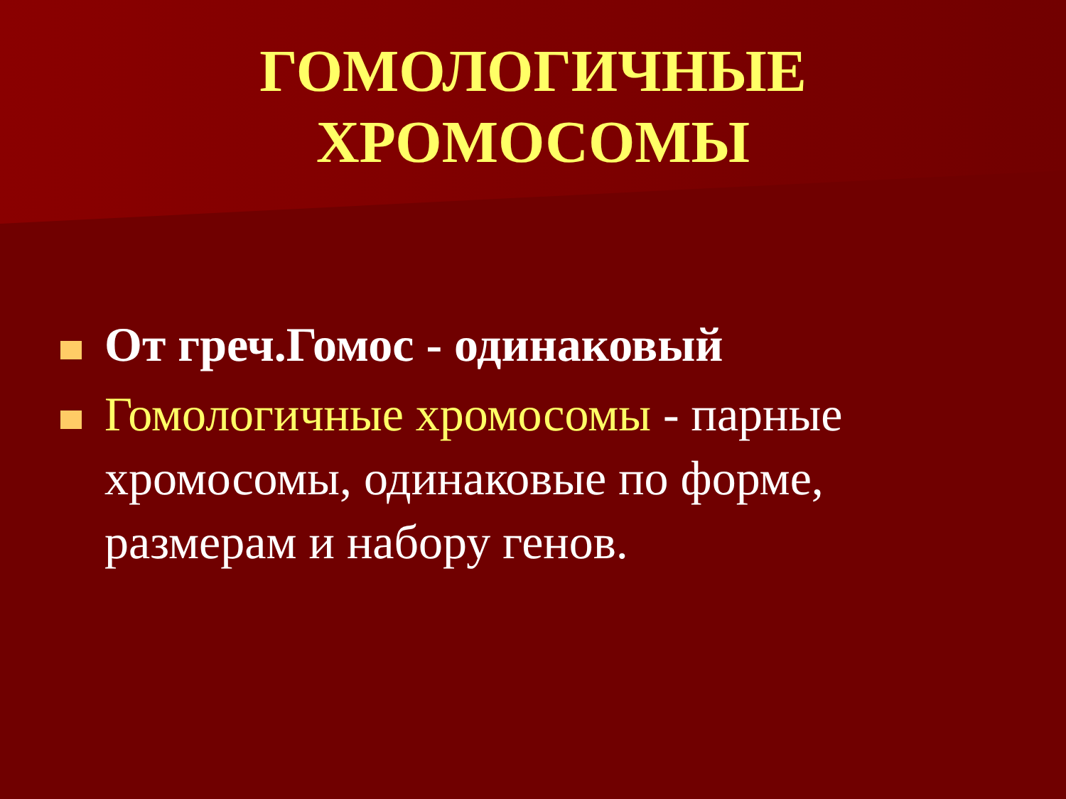ГОМОЛОГИЧНЫЕ ХРОМОСОМЫ
От греч.Гомос - одинаковый
Гомологичные хромосомы - парные хромосомы, одинаковые по форме, размерам и набору генов.